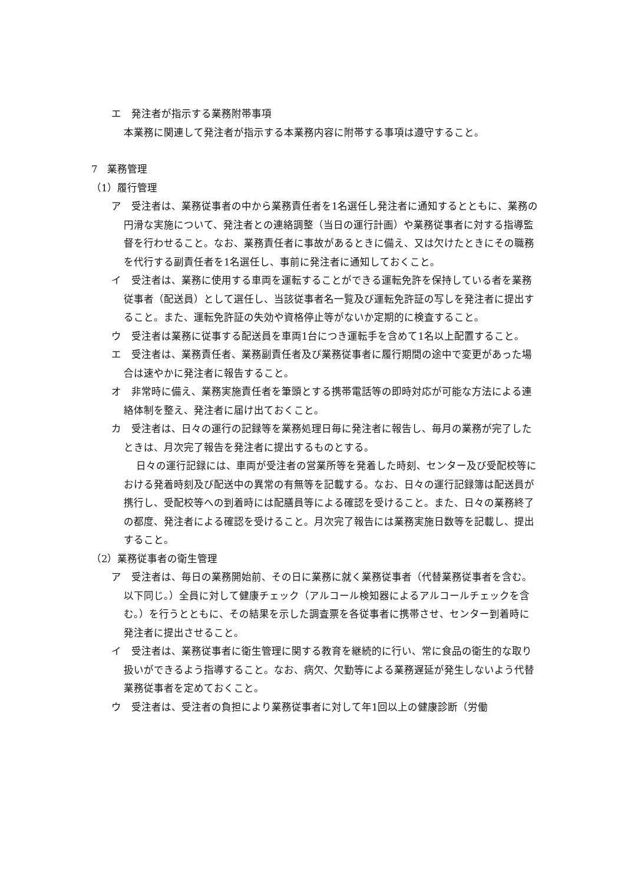エ　発注者が指示する業務附帯事項
本業務に関連して発注者が指示する本業務内容に附帯する事項は遵守すること。
7　業務管理
（1）履行管理
ア　受注者は、業務従事者の中から業務責任者を1名選任し発注者に通知するとともに、業務の円滑な実施について、発注者との連絡調整（当日の運行計画）や業務従事者に対する指導監督を行わせること。なお、業務責任者に事故があるときに備え、又は欠けたときにその職務を代行する副責任者を1名選任し、事前に発注者に通知しておくこと。
イ　受注者は、業務に使用する車両を運転することができる運転免許を保持している者を業務従事者（配送員）として選任し、当該従事者名一覧及び運転免許証の写しを発注者に提出すること。また、運転免許証の失効や資格停止等がないか定期的に検査すること。
ウ　受注者は業務に従事する配送員を車両1台につき運転手を含めて1名以上配置すること。
エ　受注者は、業務責任者、業務副責任者及び業務従事者に履行期間の途中で変更があった場合は速やかに発注者に報告すること。
オ　非常時に備え、業務実施責任者を筆頭とする携帯電話等の即時対応が可能な方法による連絡体制を整え、発注者に届け出ておくこと。
カ　受注者は、日々の運行の記録等を業務処理日毎に発注者に報告し、毎月の業務が完了したときは、月次完了報告を発注者に提出するものとする。
日々の運行記録には、車両が受注者の営業所等を発着した時刻、センター及び受配校等における発着時刻及び配送中の異常の有無等を記載する。なお、日々の運行記録簿は配送員が携行し、受配校等への到着時には配膳員等による確認を受けること。また、日々の業務終了の都度、発注者による確認を受けること。月次完了報告には業務実施日数等を記載し、提出すること。
（2）業務従事者の衛生管理
ア　受注者は、毎日の業務開始前、その日に業務に就く業務従事者（代替業務従事者を含む。以下同じ。）全員に対して健康チェック（アルコール検知器によるアルコールチェックを含む。）を行うとともに、その結果を示した調査票を各従事者に携帯させ、センター到着時に発注者に提出させること。
イ　受注者は、業務従事者に衛生管理に関する教育を継続的に行い、常に食品の衛生的な取り扱いができるよう指導すること。なお、病欠、欠勤等による業務遅延が発生しないよう代替業務従事者を定めておくこと。
ウ　受注者は、受注者の負担により業務従事者に対して年1回以上の健康診断（労働